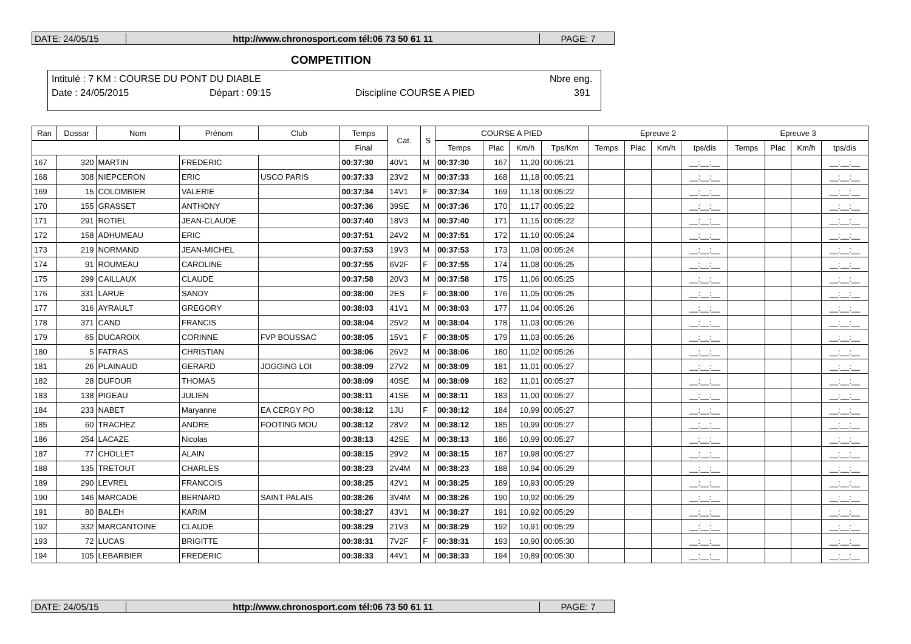DATE: 24/05/15 http://www.chronosport.com tél:06 73 50 61 11 PAGE: 7
COMPETITION
Intitulé : 7 KM : COURSE DU PONT DU DIABLE Nbre eng.
Date : 24/05/2015 Départ : 09:15 Discipline COURSE A PIED 391
| Ran | Dossar | Nom | Prénom | Club | Temps | Cat. | S | COURSE A PIED | | | | Epreuve 2 | | | | Epreuve 3 | | | |
| --- | --- | --- | --- | --- | --- | --- | --- | --- | --- | --- | --- | --- | --- | --- | --- | --- | --- | --- | --- |
| | | | | | Final | | | Temps | Plac | Km/h | Tps/Km | Temps | Plac | Km/h | tps/dis | Temps | Plac | Km/h | tps/dis |
| 167 | 320 | MARTIN | FREDERIC | | 00:37:30 | 40V1 | M | 00:37:30 | 167 | 11,20 | 00:05:21 | | | | __:__:__ | | | | __:__:__ |
| 168 | 308 | NIEPCERON | ERIC | USCO PARIS | 00:37:33 | 23V2 | M | 00:37:33 | 168 | 11,18 | 00:05:21 | | | | __:__:__ | | | | __:__:__ |
| 169 | 15 | COLOMBIER | VALERIE | | 00:37:34 | 14V1 | F | 00:37:34 | 169 | 11,18 | 00:05:22 | | | | __:__:__ | | | | __:__:__ |
| 170 | 155 | GRASSET | ANTHONY | | 00:37:36 | 39SE | M | 00:37:36 | 170 | 11,17 | 00:05:22 | | | | __:__:__ | | | | __:__:__ |
| 171 | 291 | ROTIEL | JEAN-CLAUDE | | 00:37:40 | 18V3 | M | 00:37:40 | 171 | 11,15 | 00:05:22 | | | | __:__:__ | | | | __:__:__ |
| 172 | 158 | ADHUMEAU | ERIC | | 00:37:51 | 24V2 | M | 00:37:51 | 172 | 11,10 | 00:05:24 | | | | __:__:__ | | | | __:__:__ |
| 173 | 219 | NORMAND | JEAN-MICHEL | | 00:37:53 | 19V3 | M | 00:37:53 | 173 | 11,08 | 00:05:24 | | | | __:__:__ | | | | __:__:__ |
| 174 | 91 | ROUMEAU | CAROLINE | | 00:37:55 | 6V2F | F | 00:37:55 | 174 | 11,08 | 00:05:25 | | | | __:__:__ | | | | __:__:__ |
| 175 | 299 | CAILLAUX | CLAUDE | | 00:37:58 | 20V3 | M | 00:37:58 | 175 | 11,06 | 00:05:25 | | | | __:__:__ | | | | __:__:__ |
| 176 | 331 | LARUE | SANDY | | 00:38:00 | 2ES | F | 00:38:00 | 176 | 11,05 | 00:05:25 | | | | __:__:__ | | | | __:__:__ |
| 177 | 316 | AYRAULT | GREGORY | | 00:38:03 | 41V1 | M | 00:38:03 | 177 | 11,04 | 00:05:26 | | | | __:__:__ | | | | __:__:__ |
| 178 | 371 | CAND | FRANCIS | | 00:38:04 | 25V2 | M | 00:38:04 | 178 | 11,03 | 00:05:26 | | | | __:__:__ | | | | __:__:__ |
| 179 | 65 | DUCAROIX | CORINNE | FVP BOUSSAC | 00:38:05 | 15V1 | F | 00:38:05 | 179 | 11,03 | 00:05:26 | | | | __:__:__ | | | | __:__:__ |
| 180 | 5 | FATRAS | CHRISTIAN | | 00:38:06 | 26V2 | M | 00:38:06 | 180 | 11,02 | 00:05:26 | | | | __:__:__ | | | | __:__:__ |
| 181 | 26 | PLAINAUD | GERARD | JOGGING LOI | 00:38:09 | 27V2 | M | 00:38:09 | 181 | 11,01 | 00:05:27 | | | | __:__:__ | | | | __:__:__ |
| 182 | 28 | DUFOUR | THOMAS | | 00:38:09 | 40SE | M | 00:38:09 | 182 | 11,01 | 00:05:27 | | | | __:__:__ | | | | __:__:__ |
| 183 | 138 | PIGEAU | JULIEN | | 00:38:11 | 41SE | M | 00:38:11 | 183 | 11,00 | 00:05:27 | | | | __:__:__ | | | | __:__:__ |
| 184 | 233 | NABET | Maryanne | EA CERGY PO | 00:38:12 | 1JU | F | 00:38:12 | 184 | 10,99 | 00:05:27 | | | | __:__:__ | | | | __:__:__ |
| 185 | 60 | TRACHEZ | ANDRE | FOOTING MOU | 00:38:12 | 28V2 | M | 00:38:12 | 185 | 10,99 | 00:05:27 | | | | __:__:__ | | | | __:__:__ |
| 186 | 254 | LACAZE | Nicolas | | 00:38:13 | 42SE | M | 00:38:13 | 186 | 10,99 | 00:05:27 | | | | __:__:__ | | | | __:__:__ |
| 187 | 77 | CHOLLET | ALAIN | | 00:38:15 | 29V2 | M | 00:38:15 | 187 | 10,98 | 00:05:27 | | | | __:__:__ | | | | __:__:__ |
| 188 | 135 | TRETOUT | CHARLES | | 00:38:23 | 2V4M | M | 00:38:23 | 188 | 10,94 | 00:05:29 | | | | __:__:__ | | | | __:__:__ |
| 189 | 290 | LEVREL | FRANCOIS | | 00:38:25 | 42V1 | M | 00:38:25 | 189 | 10,93 | 00:05:29 | | | | __:__:__ | | | | __:__:__ |
| 190 | 146 | MARCADE | BERNARD | SAINT PALAIS | 00:38:26 | 3V4M | M | 00:38:26 | 190 | 10,92 | 00:05:29 | | | | __:__:__ | | | | __:__:__ |
| 191 | 80 | BALEH | KARIM | | 00:38:27 | 43V1 | M | 00:38:27 | 191 | 10,92 | 00:05:29 | | | | __:__:__ | | | | __:__:__ |
| 192 | 332 | MARCANTOINE | CLAUDE | | 00:38:29 | 21V3 | M | 00:38:29 | 192 | 10,91 | 00:05:29 | | | | __:__:__ | | | | __:__:__ |
| 193 | 72 | LUCAS | BRIGITTE | | 00:38:31 | 7V2F | F | 00:38:31 | 193 | 10,90 | 00:05:30 | | | | __:__:__ | | | | __:__:__ |
| 194 | 105 | LEBARBIER | FREDERIC | | 00:38:33 | 44V1 | M | 00:38:33 | 194 | 10,89 | 00:05:30 | | | | __:__:__ | | | | __:__:__ |
DATE: 24/05/15 http://www.chronosport.com tél:06 73 50 61 11 PAGE: 7